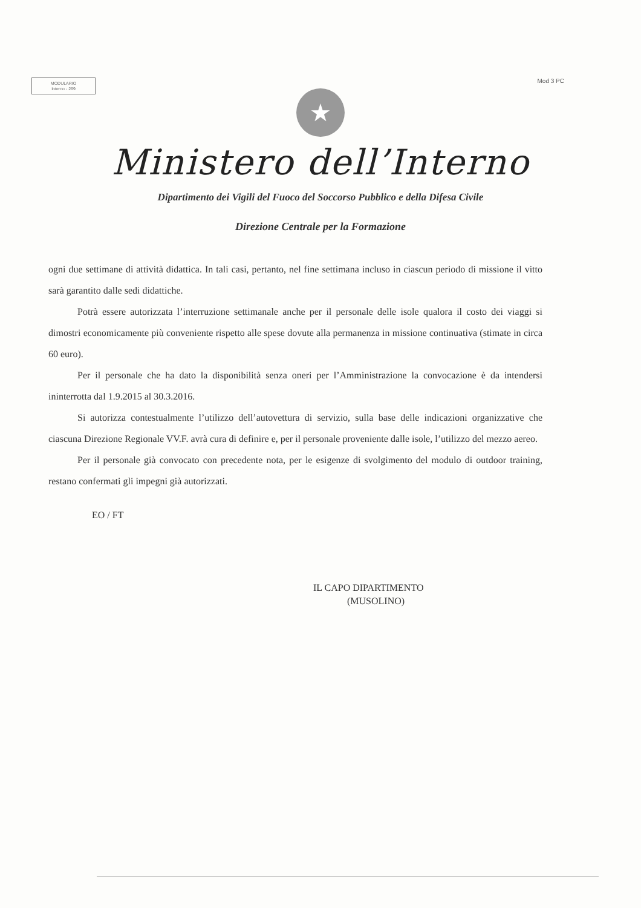MODULARIO
Interno - 269
Mod 3 PC
★
Ministero dell’Interno
Dipartimento dei Vigili del Fuoco del Soccorso Pubblico e della Difesa Civile
Direzione Centrale per la Formazione
ogni due settimane di attività didattica. In tali casi, pertanto, nel fine settimana incluso in ciascun periodo di missione il vitto sarà garantito dalle sedi didattiche.
Potrà essere autorizzata l’interruzione settimanale anche per il personale delle isole qualora il costo dei viaggi si dimostri economicamente più conveniente rispetto alle spese dovute alla permanenza in missione continuativa (stimate in circa 60 euro).
Per il personale che ha dato la disponibilità senza oneri per l’Amministrazione la convocazione è da intendersi ininterrotta dal 1.9.2015 al 30.3.2016.
Si autorizza contestualmente l’utilizzo dell’autovettura di servizio, sulla base delle indicazioni organizzative che ciascuna Direzione Regionale VV.F. avrà cura di definire e, per il personale proveniente dalle isole, l’utilizzo del mezzo aereo.
Per il personale già convocato con precedente nota, per le esigenze di svolgimento del modulo di outdoor training, restano confermati gli impegni già autorizzati.
EO / FT
IL CAPO DIPARTIMENTO
(MUSOLINO)